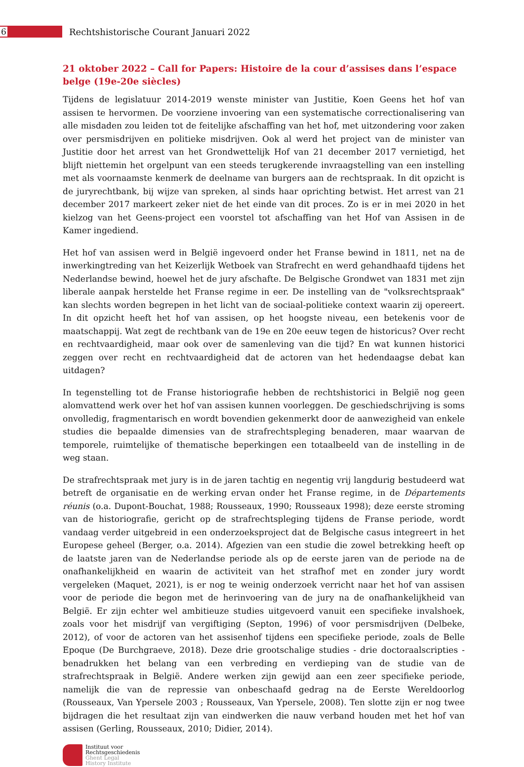6
Rechtshistorische Courant Januari 2022
21 oktober 2022 – Call for Papers: Histoire de la cour d’assises dans l’espace belge (19e-20e siècles)
Tijdens de legislatuur 2014-2019 wenste minister van Justitie, Koen Geens het hof van assisen te hervormen. De voorziene invoering van een systematische correctionalisering van alle misdaden zou leiden tot de feitelijke afschaffing van het hof, met uitzondering voor zaken over persmisdrijven en politieke misdrijven. Ook al werd het project van de minister van Justitie door het arrest van het Grondwettelijk Hof van 21 december 2017 vernietigd, het blijft niettemin het orgelpunt van een steeds terugkerende invraagstelling van een instelling met als voornaamste kenmerk de deelname van burgers aan de rechtspraak. In dit opzicht is de juryrechtbank, bij wijze van spreken, al sinds haar oprichting betwist. Het arrest van 21 december 2017 markeert zeker niet de het einde van dit proces. Zo is er in mei 2020 in het kielzog van het Geens-project een voorstel tot afschaffing van het Hof van Assisen in de Kamer ingediend.
Het hof van assisen werd in België ingevoerd onder het Franse bewind in 1811, net na de inwerkingtreding van het Keizerlijk Wetboek van Strafrecht en werd gehandhaafd tijdens het Nederlandse bewind, hoewel het de jury afschafte. De Belgische Grondwet van 1831 met zijn liberale aanpak herstelde het Franse regime in eer. De instelling van de "volksrechtspraak" kan slechts worden begrepen in het licht van de sociaal-politieke context waarin zij opereert. In dit opzicht heeft het hof van assisen, op het hoogste niveau, een betekenis voor de maatschappij. Wat zegt de rechtbank van de 19e en 20e eeuw tegen de historicus? Over recht en rechtvaardigheid, maar ook over de samenleving van die tijd? En wat kunnen historici zeggen over recht en rechtvaardigheid dat de actoren van het hedendaagse debat kan uitdagen?
In tegenstelling tot de Franse historiografie hebben de rechtshistorici in België nog geen alomvattend werk over het hof van assisen kunnen voorleggen. De geschiedschrijving is soms onvolledig, fragmentarisch en wordt bovendien gekenmerkt door de aanwezigheid van enkele studies die bepaalde dimensies van de strafrechtspleging benaderen, maar waarvan de temporele, ruimtelijke of thematische beperkingen een totaalbeeld van de instelling in de weg staan.
De strafrechtspraak met jury is in de jaren tachtig en negentig vrij langdurig bestudeerd wat betreft de organisatie en de werking ervan onder het Franse regime, in de Départements réunis (o.a. Dupont-Bouchat, 1988; Rousseaux, 1990; Rousseaux 1998); deze eerste stroming van de historiografie, gericht op de strafrechtspleging tijdens de Franse periode, wordt vandaag verder uitgebreid in een onderzoeksproject dat de Belgische casus integreert in het Europese geheel (Berger, o.a. 2014). Afgezien van een studie die zowel betrekking heeft op de laatste jaren van de Nederlandse periode als op de eerste jaren van de periode na de onafhankelijkheid en waarin de activiteit van het strafhof met en zonder jury wordt vergeleken (Maquet, 2021), is er nog te weinig onderzoek verricht naar het hof van assisen voor de periode die begon met de herinvoering van de jury na de onafhankelijkheid van België. Er zijn echter wel ambitieuze studies uitgevoerd vanuit een specifieke invalshoek, zoals voor het misdrijf van vergiftiging (Septon, 1996) of voor persmisdrijven (Delbeke, 2012), of voor de actoren van het assisenhof tijdens een specifieke periode, zoals de Belle Epoque (De Burchgraeve, 2018). Deze drie grootschalige studies - drie doctoraalscripties - benadrukken het belang van een verbreding en verdieping van de studie van de strafrechtspraak in België. Andere werken zijn gewijd aan een zeer specifieke periode, namelijk die van de repressie van onbeschaafd gedrag na de Eerste Wereldoorlog (Rousseaux, Van Ypersele 2003 ; Rousseaux, Van Ypersele, 2008). Ten slotte zijn er nog twee bijdragen die het resultaat zijn van eindwerken die nauw verband houden met het hof van assisen (Gerling, Rousseaux, 2010; Didier, 2014).
Instituut voor
Rechtsgeschiedenis
Ghent Legal
History Institute